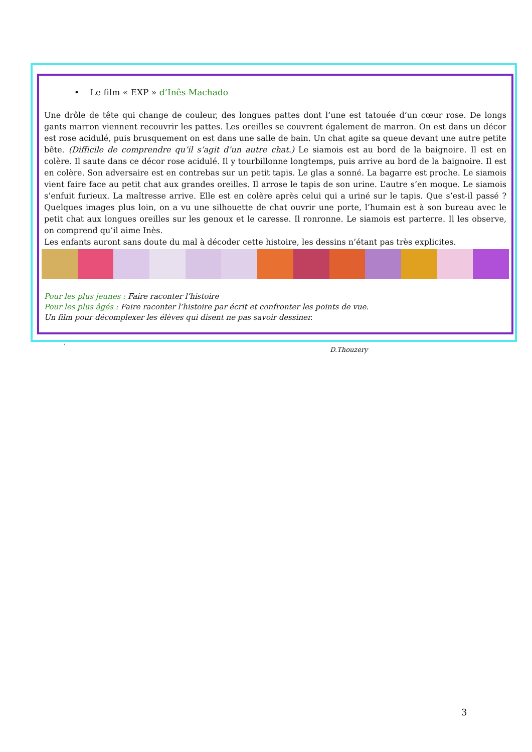• Le film « EXP » d’Inês Machado
Une drôle de tête qui change de couleur, des longues pattes dont l’une est tatouée d’un cœur rose. De longs gants marron viennent recouvrir les pattes. Les oreilles se couvrent également de marron. On est dans un décor est rose acidulé, puis brusquement on est dans une salle de bain. Un chat agite sa queue devant une autre petite bête. (Difficile de comprendre qu’il s’agit d’un autre chat.) Le siamois est au bord de la baignoire. Il est en colère. Il saute dans ce décor rose acidulé. Il y tourbillonne longtemps, puis arrive au bord de la baignoire. Il est en colère. Son adversaire est en contrebas sur un petit tapis. Le glas a sonné. La bagarre est proche. Le siamois vient faire face au petit chat aux grandes oreilles. Il arrose le tapis de son urine. L’autre s’en moque. Le siamois s’enfuit furieux. La maîtresse arrive. Elle est en colère après celui qui a uriné sur le tapis. Que s’est-il passé ? Quelques images plus loin, on a vu une silhouette de chat ouvrir une porte, l’humain est à son bureau avec le petit chat aux longues oreilles sur les genoux et le caresse. Il ronronne. Le siamois est parterre. Il les observe, on comprend qu’il aime Inès.
Les enfants auront sans doute du mal à décoder cette histoire, les dessins n’étant pas très explicites.
Pour les plus jeunes : Faire raconter l’histoire
Pour les plus âgés : Faire raconter l’histoire par écrit et confronter les points de vue.
Un film pour décomplexer les élèves qui disent ne pas savoir dessiner.
` D.Thouzery
3